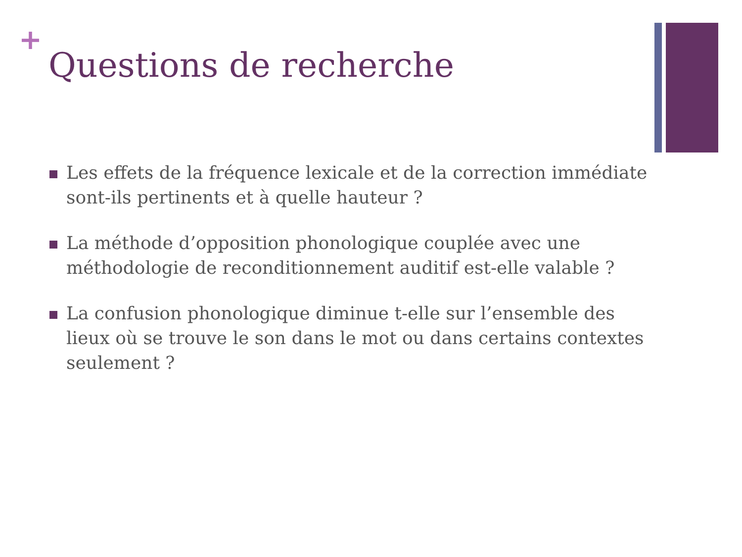+
Questions de recherche
Les effets de la fréquence lexicale et de la correction immédiate sont-ils pertinents et à quelle hauteur ?
La méthode d’opposition phonologique couplée avec une méthodologie de reconditionnement auditif est-elle valable ?
La confusion phonologique diminue t-elle sur l’ensemble des lieux où se trouve le son dans le mot ou dans certains contextes seulement ?